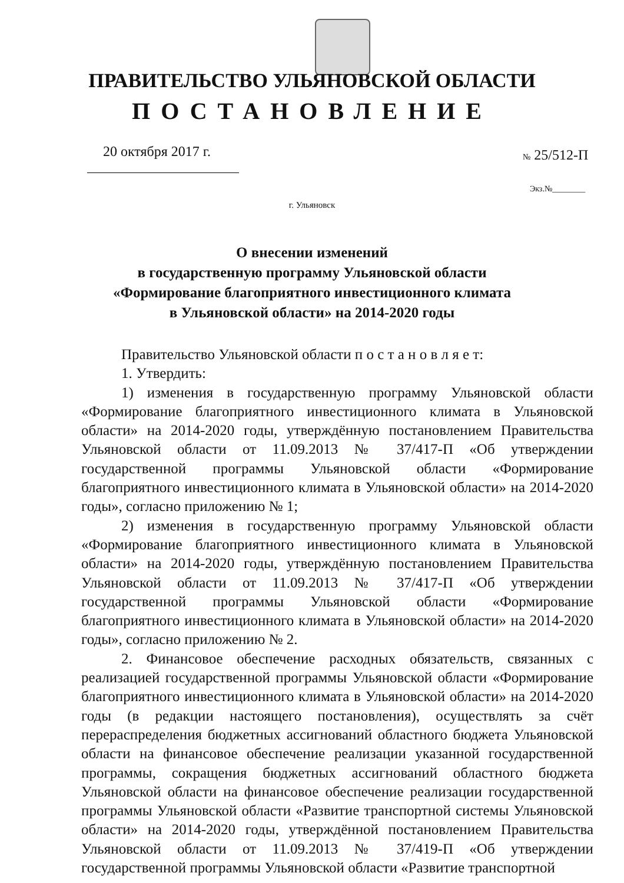ПРАВИТЕЛЬСТВО УЛЬЯНОВСКОЙ ОБЛАСТИ
ПОСТАНОВЛЕНИЕ
20 октября 2017 г. № 25/512-П
Экз.№________
г. Ульяновск
О внесении изменений
в государственную программу Ульяновской области
«Формирование благоприятного инвестиционного климата
в Ульяновской области» на 2014-2020 годы
Правительство Ульяновской области п о с т а н о в л я е т:
1. Утвердить:
1) изменения в государственную программу Ульяновской области «Формирование благоприятного инвестиционного климата в Ульяновской области» на 2014-2020 годы, утверждённую постановлением Правительства Ульяновской области от 11.09.2013 № 37/417-П «Об утверждении государственной программы Ульяновской области «Формирование благоприятного инвестиционного климата в Ульяновской области» на 2014-2020 годы», согласно приложению № 1;
2) изменения в государственную программу Ульяновской области «Формирование благоприятного инвестиционного климата в Ульяновской области» на 2014-2020 годы, утверждённую постановлением Правительства Ульяновской области от 11.09.2013 № 37/417-П «Об утверждении государственной программы Ульяновской области «Формирование благоприятного инвестиционного климата в Ульяновской области» на 2014-2020 годы», согласно приложению № 2.
2. Финансовое обеспечение расходных обязательств, связанных с реализацией государственной программы Ульяновской области «Формирование благоприятного инвестиционного климата в Ульяновской области» на 2014-2020 годы (в редакции настоящего постановления), осуществлять за счёт перераспределения бюджетных ассигнований областного бюджета Ульяновской области на финансовое обеспечение реализации указанной государственной программы, сокращения бюджетных ассигнований областного бюджета Ульяновской области на финансовое обеспечение реализации государственной программы Ульяновской области «Развитие транспортной системы Ульяновской области» на 2014-2020 годы, утверждённой постановлением Правительства Ульяновской области от 11.09.2013 № 37/419-П «Об утверждении государственной программы Ульяновской области «Развитие транспортной